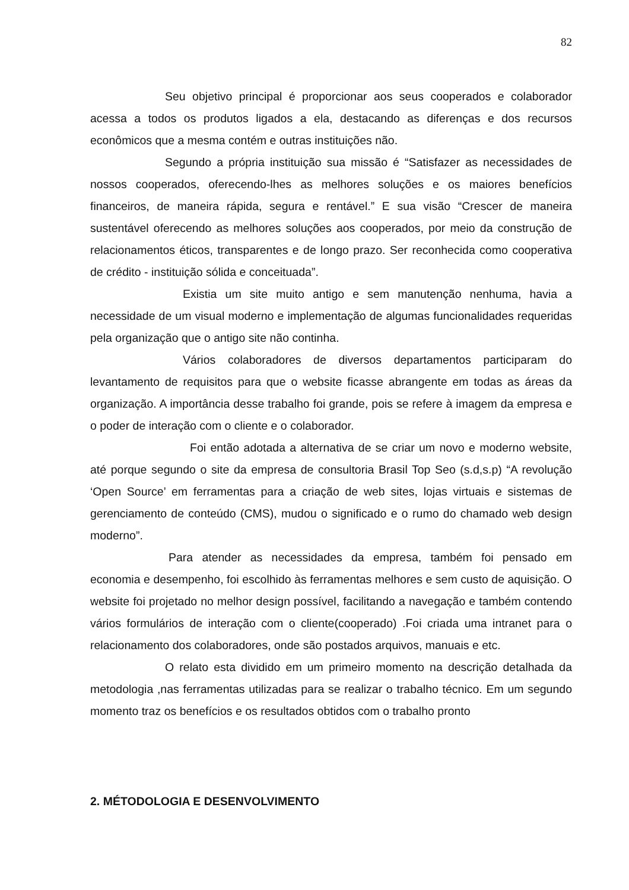82
Seu objetivo principal é proporcionar aos seus cooperados e colaborador acessa a todos os produtos ligados a ela, destacando as diferenças e dos recursos econômicos que a mesma contém e outras instituições não.
Segundo a própria instituição sua missão é “Satisfazer as necessidades de nossos cooperados, oferecendo-lhes as melhores soluções e os maiores benefícios financeiros, de maneira rápida, segura e rentável.” E sua visão “Crescer de maneira sustentável oferecendo as melhores soluções aos cooperados, por meio da construção de relacionamentos éticos, transparentes e de longo prazo. Ser reconhecida como cooperativa de crédito - instituição sólida e conceituada”.
Existia um site muito antigo e sem manutenção nenhuma, havia a necessidade de um visual moderno e implementação de algumas funcionalidades requeridas pela organização que o antigo site não continha.
Vários colaboradores de diversos departamentos participaram do levantamento de requisitos para que o website ficasse abrangente em todas as áreas da organização. A importância desse trabalho foi grande, pois se refere à imagem da empresa e o poder de interação com o cliente e o colaborador.
Foi então adotada a alternativa de se criar um novo e moderno website, até porque segundo o site da empresa de consultoria Brasil Top Seo (s.d,s.p) “A revolução ‘Open Source’ em ferramentas para a criação de web sites, lojas virtuais e sistemas de gerenciamento de conteúdo (CMS), mudou o significado e o rumo do chamado web design moderno”.
Para atender as necessidades da empresa, também foi pensado em economia e desempenho, foi escolhido às ferramentas melhores e sem custo de aquisição. O website foi projetado no melhor design possível, facilitando a navegação e também contendo vários formulários de interação com o cliente(cooperado) .Foi criada uma intranet para o relacionamento dos colaboradores, onde são postados arquivos, manuais e etc.
O relato esta dividido em um primeiro momento na descrição detalhada da metodologia ,nas ferramentas utilizadas para se realizar o trabalho técnico. Em um segundo momento traz os benefícios e os resultados obtidos com o trabalho pronto
2. MÉTODOLOGIA E DESENVOLVIMENTO